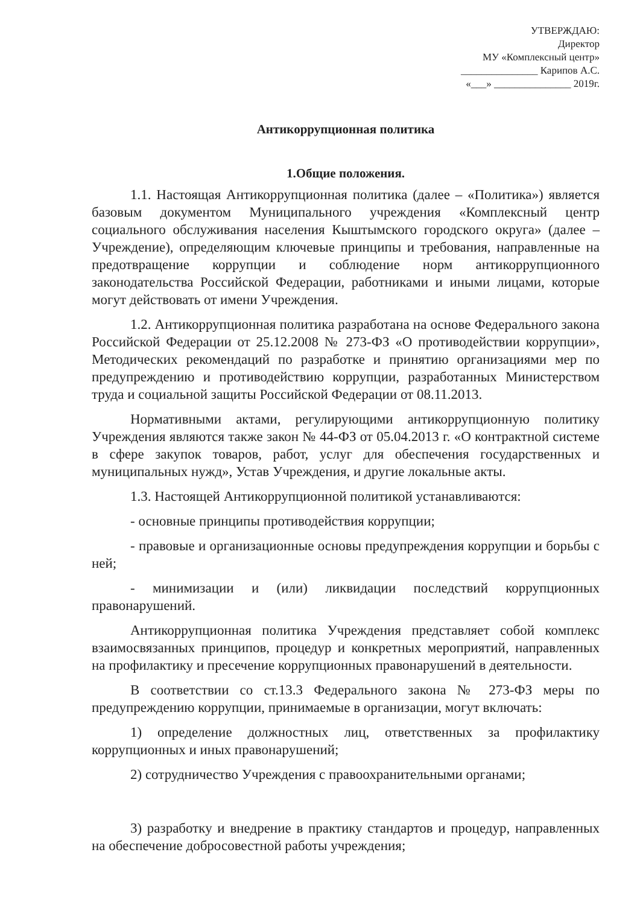УТВЕРЖДАЮ:
Директор
МУ «Комплексный центр»
_______________ Карипов А.С.
«___» _______________ 2019г.
Антикоррупционная политика
1.Общие положения.
1.1. Настоящая Антикоррупционная политика (далее – «Политика») является базовым документом Муниципального учреждения «Комплексный центр социального обслуживания населения Кыштымского городского округа» (далее – Учреждение), определяющим ключевые принципы и требования, направленные на предотвращение коррупции и соблюдение норм антикоррупционного законодательства Российской Федерации, работниками и иными лицами, которые могут действовать от имени Учреждения.
1.2. Антикоррупционная политика разработана на основе Федерального закона Российской Федерации от 25.12.2008 № 273-ФЗ «О противодействии коррупции», Методических рекомендаций по разработке и принятию организациями мер по предупреждению и противодействию коррупции, разработанных Министерством труда и социальной защиты Российской Федерации от 08.11.2013.
Нормативными актами, регулирующими антикоррупционную политику Учреждения являются также закон № 44-ФЗ от 05.04.2013 г. «О контрактной системе в сфере закупок товаров, работ, услуг для обеспечения государственных и муниципальных нужд», Устав Учреждения, и другие локальные акты.
1.3. Настоящей Антикоррупционной политикой устанавливаются:
- основные принципы противодействия коррупции;
- правовые и организационные основы предупреждения коррупции и борьбы с ней;
- минимизации и (или) ликвидации последствий коррупционных правонарушений.
Антикоррупционная политика Учреждения представляет собой комплекс взаимосвязанных принципов, процедур и конкретных мероприятий, направленных на профилактику и пресечение коррупционных правонарушений в деятельности.
В соответствии со ст.13.3 Федерального закона № 273-ФЗ меры по предупреждению коррупции, принимаемые в организации, могут включать:
1) определение должностных лиц, ответственных за профилактику коррупционных и иных правонарушений;
2) сотрудничество Учреждения с правоохранительными органами;
3) разработку и внедрение в практику стандартов и процедур, направленных на обеспечение добросовестной работы учреждения;